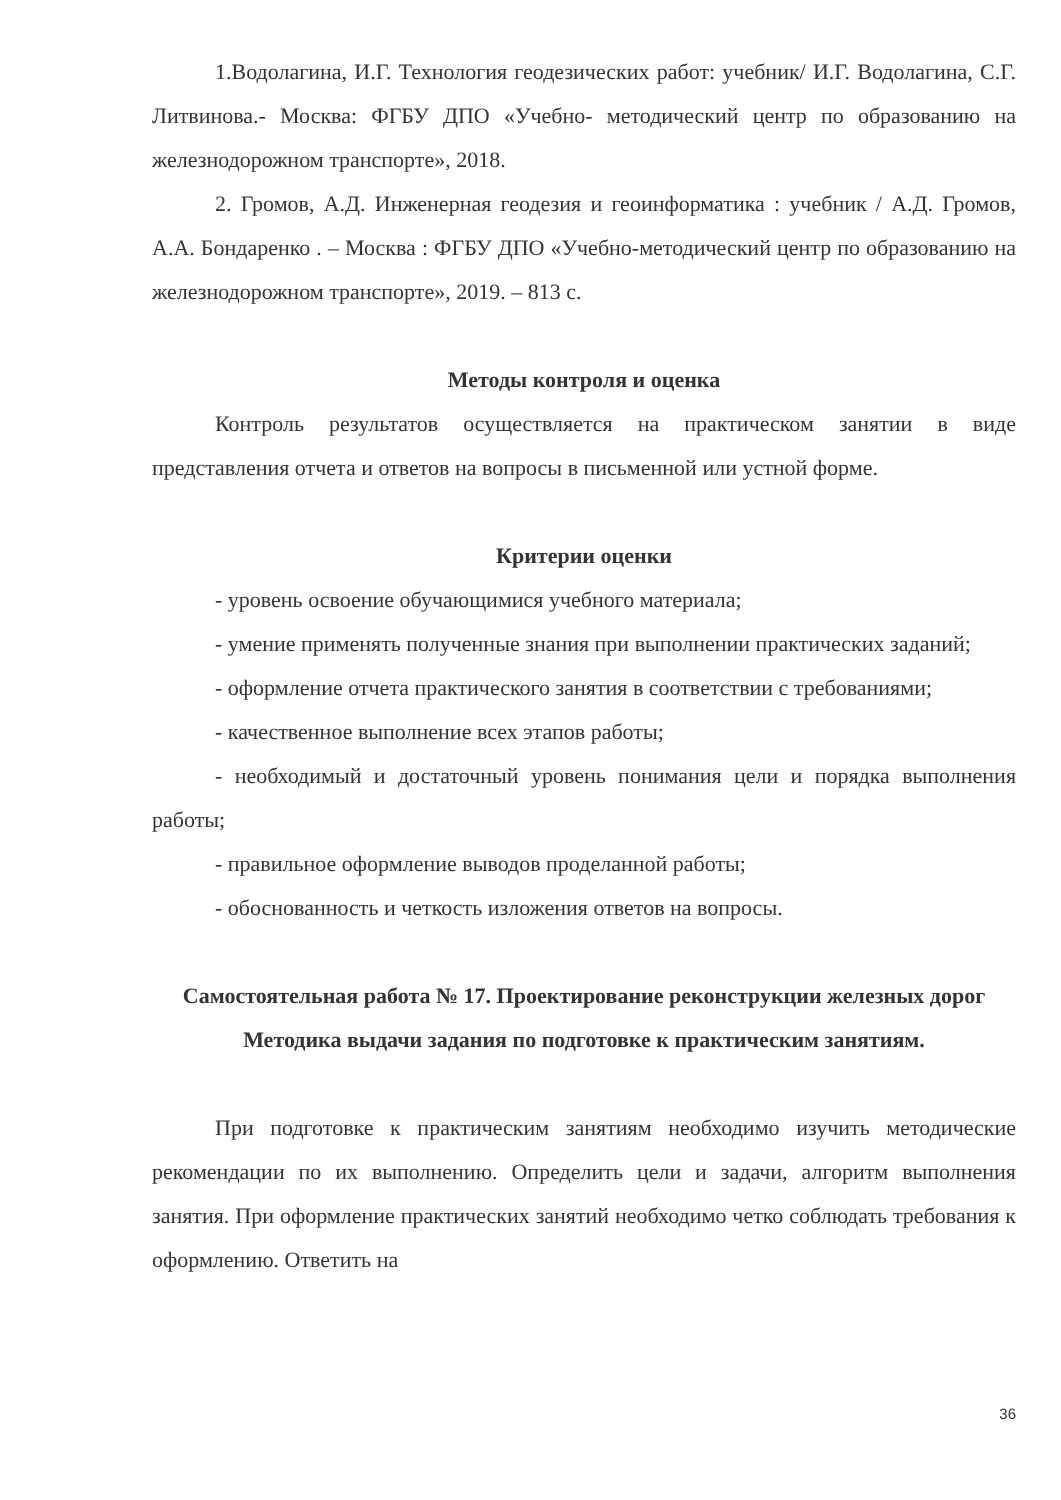1.Водолагина, И.Г. Технология геодезических работ: учебник/ И.Г. Водолагина, С.Г. Литвинова.- Москва: ФГБУ ДПО «Учебно- методический центр по образованию на железнодорожном транспорте», 2018.
2. Громов, А.Д. Инженерная геодезия и геоинформатика : учебник / А.Д. Громов, А.А. Бондаренко . – Москва : ФГБУ ДПО «Учебно-методический центр по образованию на железнодорожном транспорте», 2019. – 813 с.
Методы контроля и оценка
Контроль результатов осуществляется на практическом занятии в виде представления отчета и ответов на вопросы в письменной или устной форме.
Критерии оценки
- уровень освоение обучающимися учебного материала;
- умение применять полученные знания при выполнении практических заданий;
- оформление отчета практического занятия в соответствии с требованиями;
- качественное выполнение всех этапов работы;
- необходимый и достаточный уровень понимания цели и порядка выполнения работы;
- правильное оформление выводов проделанной работы;
- обоснованность и четкость изложения ответов на вопросы.
Самостоятельная работа № 17. Проектирование реконструкции железных дорог
Методика выдачи задания по подготовке к практическим занятиям.
При подготовке к практическим занятиям необходимо изучить методические рекомендации по их выполнению. Определить цели и задачи, алгоритм выполнения занятия. При оформление практических занятий необходимо четко соблюдать требования к оформлению. Ответить на
36